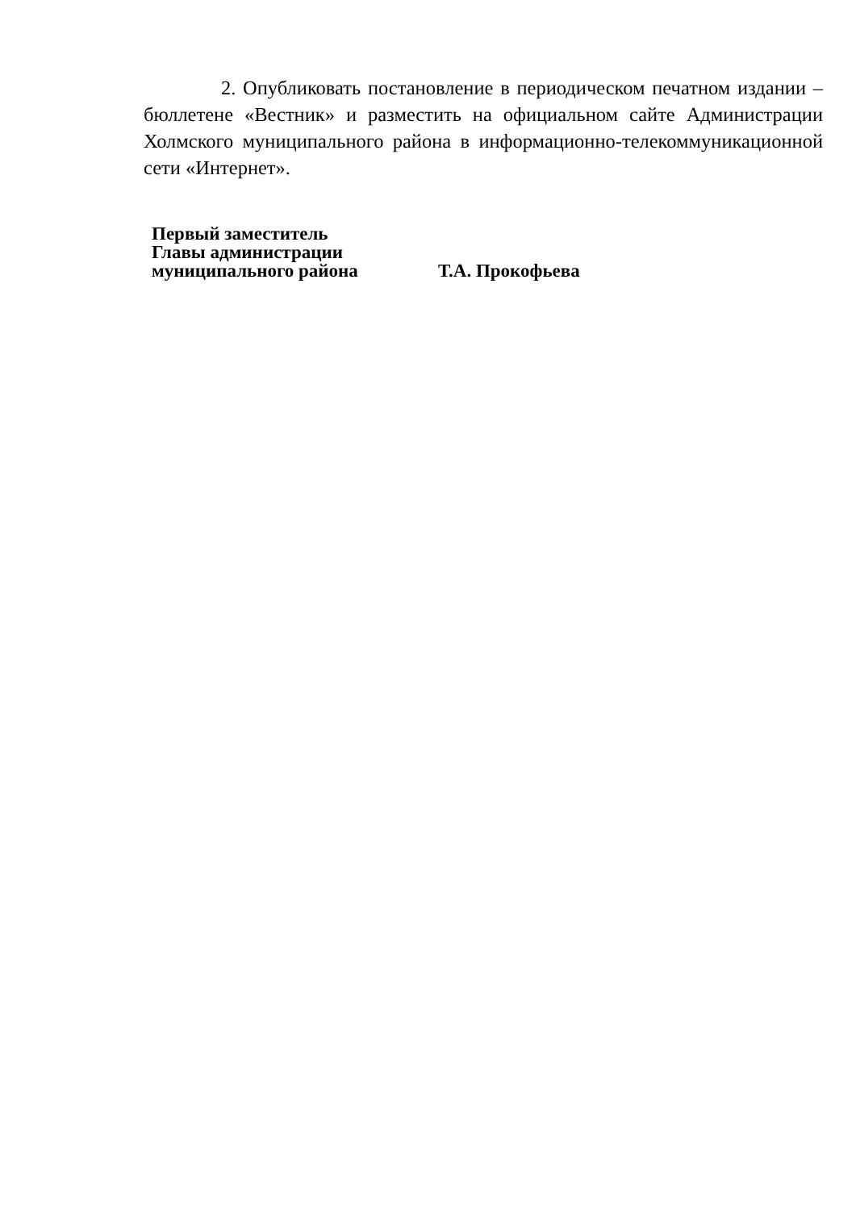2. Опубликовать постановление в периодическом печатном издании – бюллетене «Вестник» и разместить на официальном сайте Администрации Холмского муниципального района в информационно-телекоммуникационной сети «Интернет».
Первый заместитель
Главы администрации
муниципального района Т.А. Прокофьева